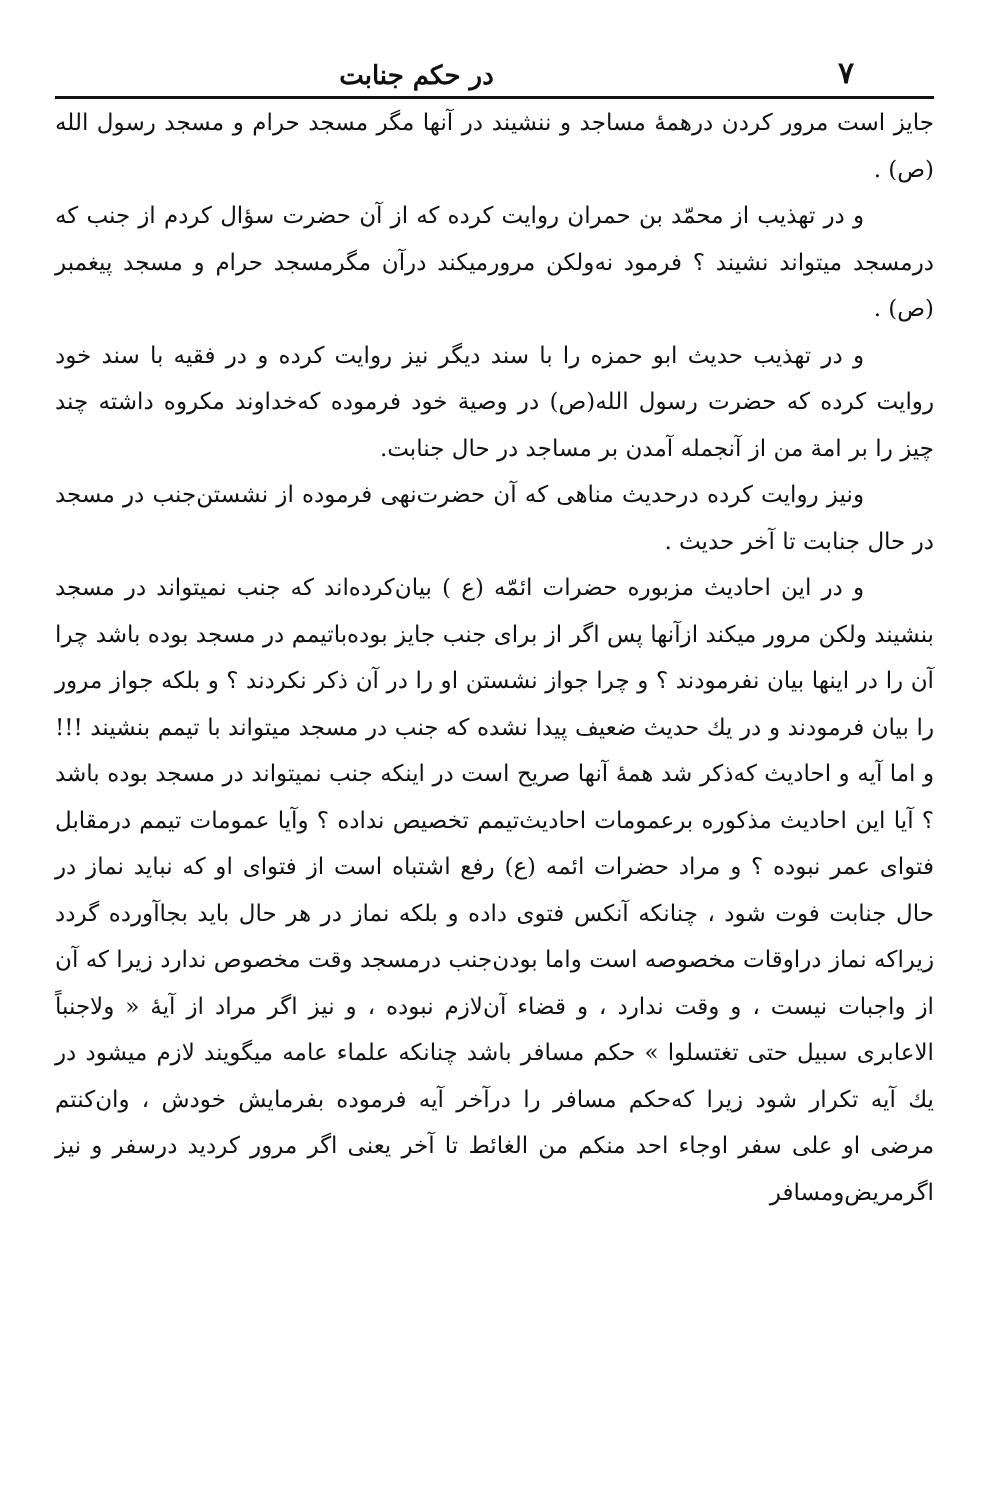٧ در حکم جنابت
جایز است مرور کردن درهمهٔ مساجد و ننشیند در آنها مگر مسجد حرام و مسجد رسول الله (ص) .
و در تهذیب از محمّد بن حمران روایت کرده که از آن حضرت سؤال کردم از جنب که درمسجد میتواند نشیند ؟ فرمود نه‌ولکن مرورمیکند درآن مگرمسجد حرام و مسجد پیغمبر (ص) .
و در تهذیب حدیث ابو حمزه را با سند دیگر نیز روایت کرده و در فقیه با سند خود روایت کرده که حضرت رسول الله(ص) در وصیة خود فرموده که‌خداوند مکروه داشته چند چیز را بر امة من از آنجمله آمدن بر مساجد در حال جنابت.
ونیز روایت کرده درحدیث مناهی که آن حضرت‌نهی فرموده از نشستن‌جنب در مسجد در حال جنابت تا آخر حدیث .
و در این احادیث مزبوره حضرات ائمّه (ع ) بیان‌کرده‌اند که جنب نمیتواند در مسجد بنشیند ولکن مرور میکند ازآنها پس اگر از برای جنب جایز بوده‌باتیمم در مسجد بوده باشد چرا آن را در اینها بیان نفرمودند ؟ و چرا جواز نشستن او را در آن ذکر نکردند ؟ و بلکه جواز مرور را بیان فرمودند و در یك حدیث ضعیف پیدا نشده که جنب در مسجد میتواند با تیمم بنشیند !!! و اما آیه و احادیث که‌ذکر شد همهٔ آنها صریح است در اینکه جنب نمیتواند در مسجد بوده باشد ؟ آیا این احادیث مذکوره برعمومات احادیث‌تیمم تخصیص نداده ؟ وآیا عمومات تیمم درمقابل فتوای عمر نبوده ؟ و مراد حضرات ائمه (ع) رفع اشتباه است از فتوای او که نباید نماز در حال جنابت فوت شود ، چنانکه آنکس فتوی داده و بلکه نماز در هر حال باید بجاآورده گردد زیراکه نماز دراوقات مخصوصه است واما بودن‌جنب درمسجد وقت مخصوص ندارد زیرا که آن از واجبات نیست ، و وقت ندارد ، و قضاء آن‌لازم نبوده ، و نیز اگر مراد از آیهٔ « ولاجنباً الاعابری سبیل حتی تغتسلوا » حکم مسافر باشد چنانکه علماء عامه میگویند لازم میشود در یك آیه تکرار شود زیرا که‌حکم مسافر را درآخر آیه فرموده بفرمایش خودش ، وان‌کنتم مرضی او علی سفر اوجاء احد منکم من الغائط تا آخر یعنی اگر مرور کردید درسفر و نیز اگرمریض‌ومسافر